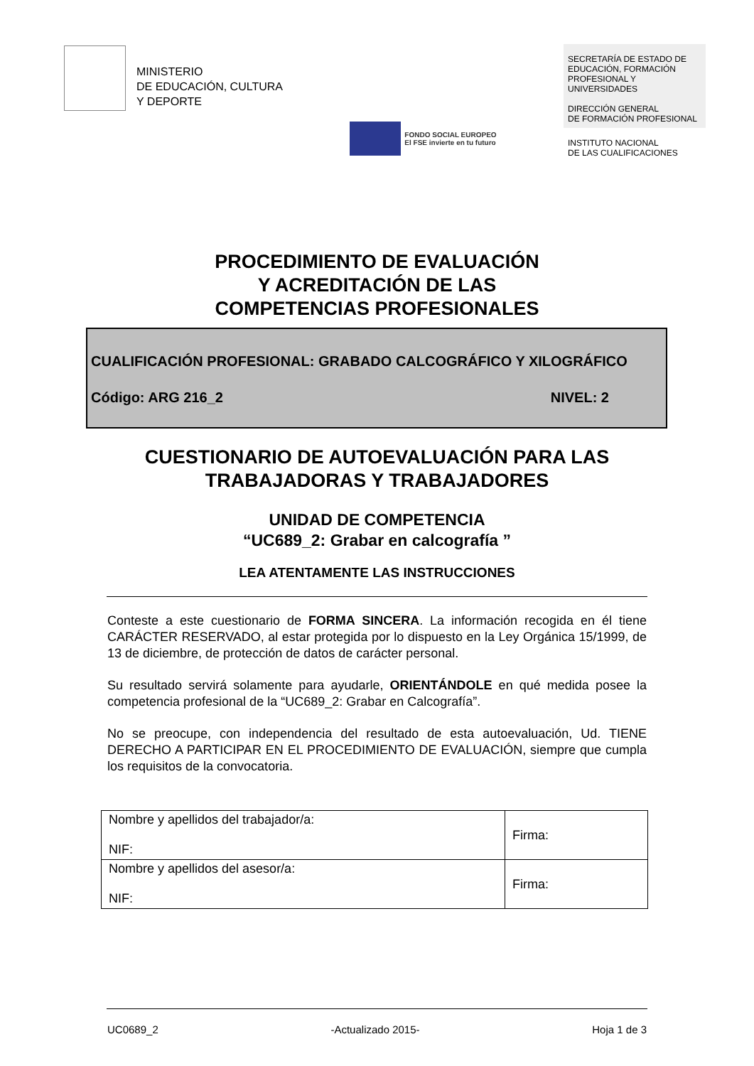MINISTERIO
DE EDUCACIÓN, CULTURA
Y DEPORTE
FONDO SOCIAL EUROPEO
El FSE invierte en tu futuro
SECRETARÍA DE ESTADO DE EDUCACIÓN, FORMACIÓN PROFESIONAL Y UNIVERSIDADES
DIRECCIÓN GENERAL
DE FORMACIÓN PROFESIONAL
INSTITUTO NACIONAL
DE LAS CUALIFICACIONES
PROCEDIMIENTO DE EVALUACIÓN
Y ACREDITACIÓN DE LAS
COMPETENCIAS PROFESIONALES
CUALIFICACIÓN PROFESIONAL: GRABADO CALCOGRÁFICO Y XILOGRÁFICO
Código: ARG 216_2 NIVEL: 2
CUESTIONARIO DE AUTOEVALUACIÓN PARA LAS
TRABAJADORAS Y TRABAJADORES
UNIDAD DE COMPETENCIA
“UC689_2: Grabar en calcografía ”
LEA ATENTAMENTE LAS INSTRUCCIONES
Conteste a este cuestionario de FORMA SINCERA. La información recogida en él tiene CARÁCTER RESERVADO, al estar protegida por lo dispuesto en la Ley Orgánica 15/1999, de 13 de diciembre, de protección de datos de carácter personal.
Su resultado servirá solamente para ayudarle, ORIENTÁNDOLE en qué medida posee la competencia profesional de la “UC689_2: Grabar en Calcografía”.
No se preocupe, con independencia del resultado de esta autoevaluación, Ud. TIENE DERECHO A PARTICIPAR EN EL PROCEDIMIENTO DE EVALUACIÓN, siempre que cumpla los requisitos de la convocatoria.
| Nombre y apellidos del trabajador/a: NIF: | Firma: |
| Nombre y apellidos del asesor/a: NIF: | Firma: |
UC0689_2 -Actualizado 2015- Hoja 1 de 3